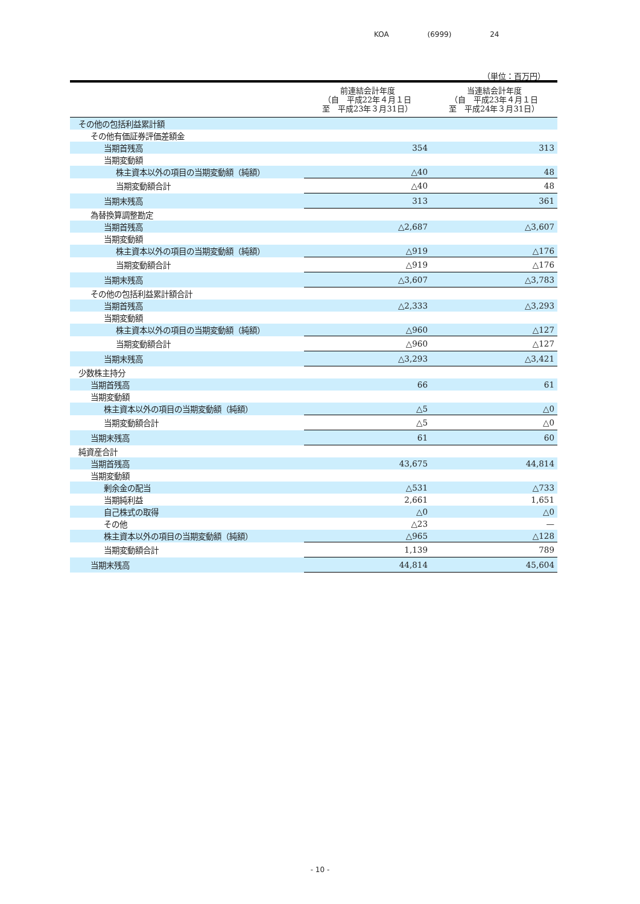KOA (6999) 24
（単位：百万円）
| | 前連結会計年度 （自 平成22年４月１日 至 平成23年３月31日） | 当連結会計年度 （自 平成23年４月１日 至 平成24年３月31日） |
| --- | --- | --- |
| その他の包括利益累計額 | | |
| その他有価証券評価差額金 | | |
| 当期首残高 | 354 | 313 |
| 当期変動額 | | |
| 株主資本以外の項目の当期変動額（純額） | △40 | 48 |
| 当期変動額合計 | △40 | 48 |
| 当期末残高 | 313 | 361 |
| 為替換算調整勘定 | | |
| 当期首残高 | △2,687 | △3,607 |
| 当期変動額 | | |
| 株主資本以外の項目の当期変動額（純額） | △919 | △176 |
| 当期変動額合計 | △919 | △176 |
| 当期末残高 | △3,607 | △3,783 |
| その他の包括利益累計額合計 | | |
| 当期首残高 | △2,333 | △3,293 |
| 当期変動額 | | |
| 株主資本以外の項目の当期変動額（純額） | △960 | △127 |
| 当期変動額合計 | △960 | △127 |
| 当期末残高 | △3,293 | △3,421 |
| 少数株主持分 | | |
| 当期首残高 | 66 | 61 |
| 当期変動額 | | |
| 株主資本以外の項目の当期変動額（純額） | △5 | △0 |
| 当期変動額合計 | △5 | △0 |
| 当期末残高 | 61 | 60 |
| 純資産合計 | | |
| 当期首残高 | 43,675 | 44,814 |
| 当期変動額 | | |
| 剰余金の配当 | △531 | △733 |
| 当期純利益 | 2,661 | 1,651 |
| 自己株式の取得 | △0 | △0 |
| その他 | △23 | — |
| 株主資本以外の項目の当期変動額（純額） | △965 | △128 |
| 当期変動額合計 | 1,139 | 789 |
| 当期末残高 | 44,814 | 45,604 |
- 10 -